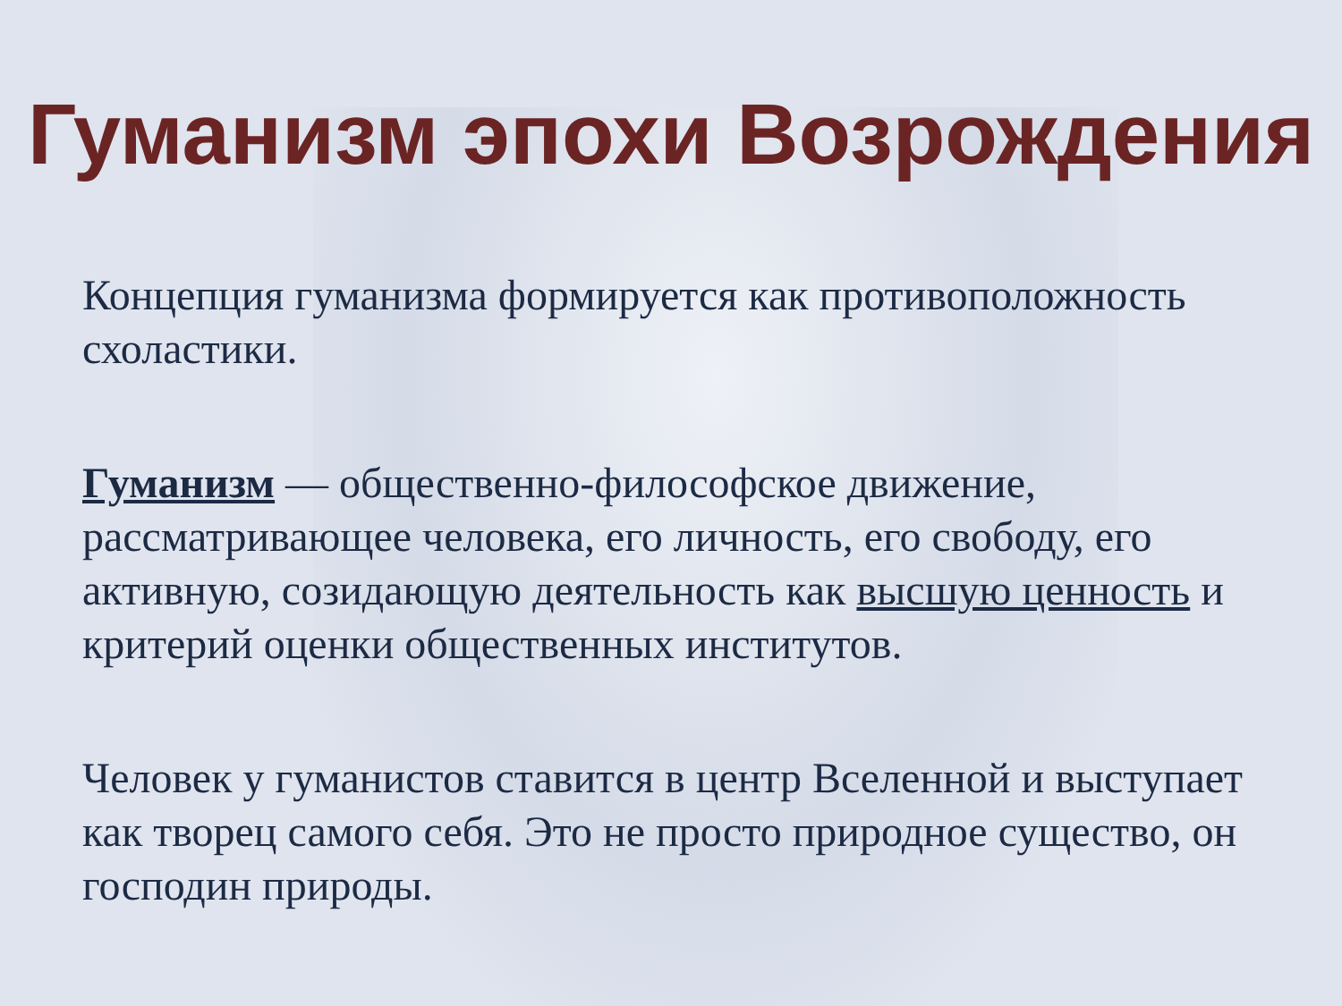Гуманизм эпохи Возрождения
Концепция гуманизма формируется как противоположность схоластики.
Гуманизм — общественно-философское движение, рассматривающее человека, его личность, его свободу, его активную, созидающую деятельность как высшую ценность и критерий оценки общественных институтов.
Человек у гуманистов ставится в центр Вселенной и выступает как творец самого себя. Это не просто природное существо, он господин природы.